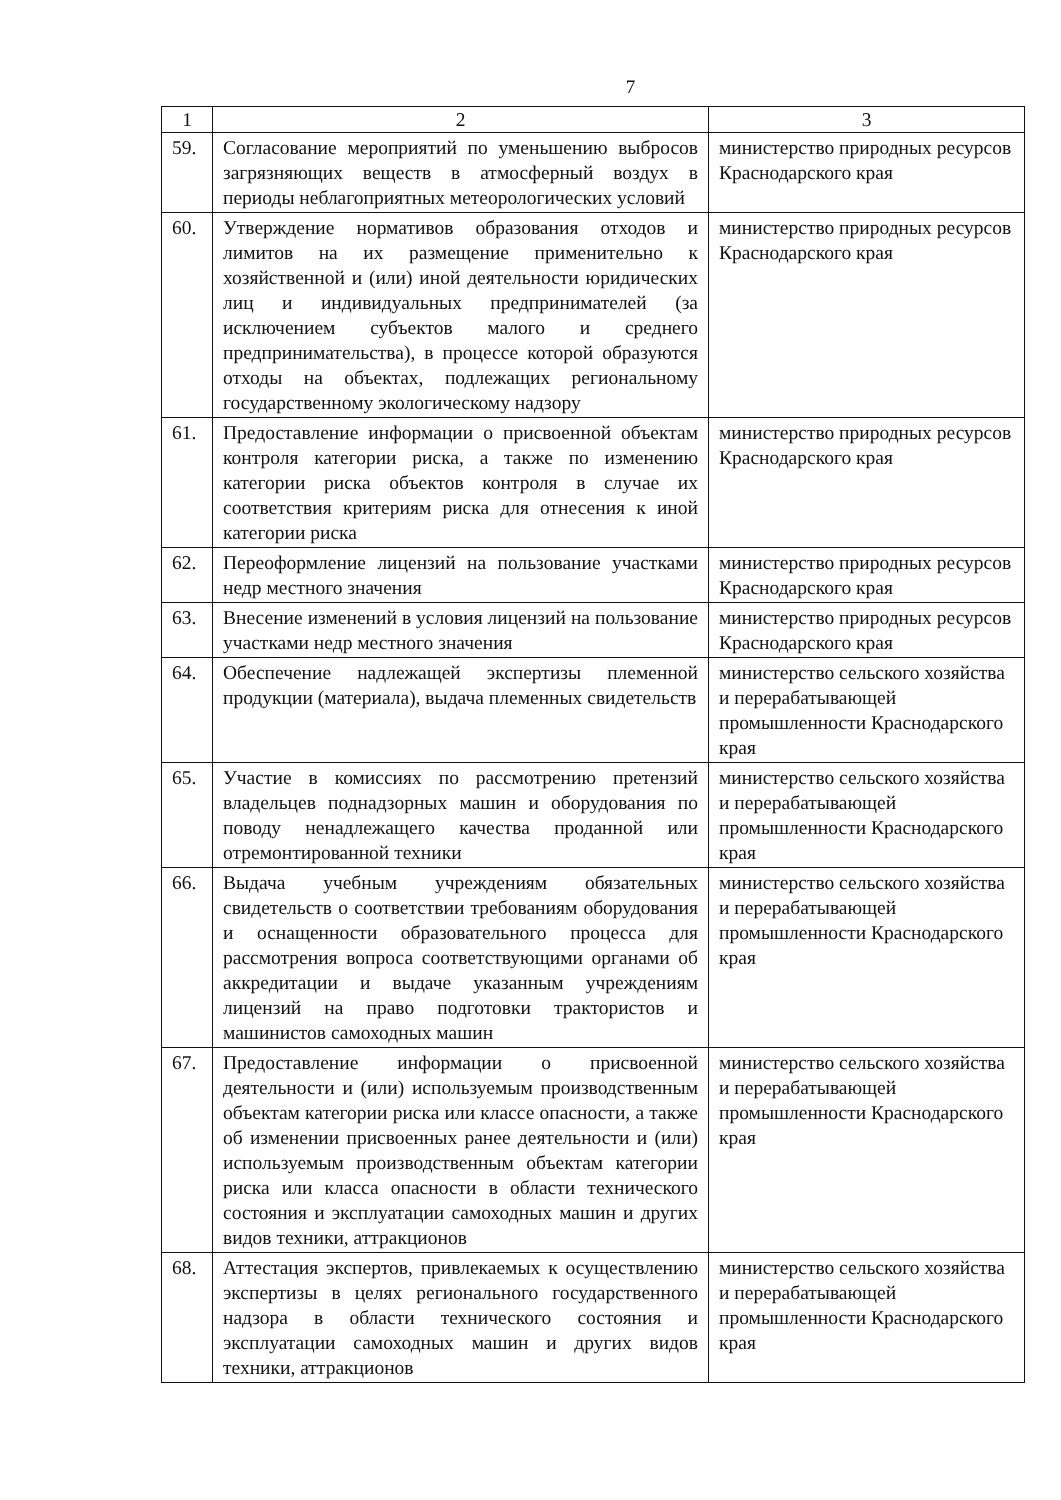7
| 1 | 2 | 3 |
| --- | --- | --- |
| 59. | Согласование мероприятий по уменьшению выбросов загрязняющих веществ в атмосферный воздух в периоды неблагоприятных метеорологических условий | министерство природных ресурсов Краснодарского края |
| 60. | Утверждение нормативов образования отходов и лимитов на их размещение применительно к хозяйственной и (или) иной деятельности юридических лиц и индивидуальных предпринимателей (за исключением субъектов малого и среднего предпринимательства), в процессе которой образуются отходы на объектах, подлежащих региональному государственному экологическому надзору | министерство природных ресурсов Краснодарского края |
| 61. | Предоставление информации о присвоенной объектам контроля категории риска, а также по изменению категории риска объектов контроля в случае их соответствия критериям риска для отнесения к иной категории риска | министерство природных ресурсов Краснодарского края |
| 62. | Переоформление лицензий на пользование участками недр местного значения | министерство природных ресурсов Краснодарского края |
| 63. | Внесение изменений в условия лицензий на пользование участками недр местного значения | министерство природных ресурсов Краснодарского края |
| 64. | Обеспечение надлежащей экспертизы племенной продукции (материала), выдача племенных свидетельств | министерство сельского хозяйства и перерабатывающей промышленности Краснодарского края |
| 65. | Участие в комиссиях по рассмотрению претензий владельцев поднадзорных машин и оборудования по поводу ненадлежащего качества проданной или отремонтированной техники | министерство сельского хозяйства и перерабатывающей промышленности Краснодарского края |
| 66. | Выдача учебным учреждениям обязательных свидетельств о соответствии требованиям оборудования и оснащенности образовательного процесса для рассмотрения вопроса соответствующими органами об аккредитации и выдаче указанным учреждениям лицензий на право подготовки трактористов и машинистов самоходных машин | министерство сельского хозяйства и перерабатывающей промышленности Краснодарского края |
| 67. | Предоставление информации о присвоенной деятельности и (или) используемым производственным объектам категории риска или классе опасности, а также об изменении присвоенных ранее деятельности и (или) используемым производственным объектам категории риска или класса опасности в области технического состояния и эксплуатации самоходных машин и других видов техники, аттракционов | министерство сельского хозяйства и перерабатывающей промышленности Краснодарского края |
| 68. | Аттестация экспертов, привлекаемых к осуществлению экспертизы в целях регионального государственного надзора в области технического состояния и эксплуатации самоходных машин и других видов техники, аттракционов | министерство сельского хозяйства и перерабатывающей промышленности Краснодарского края |